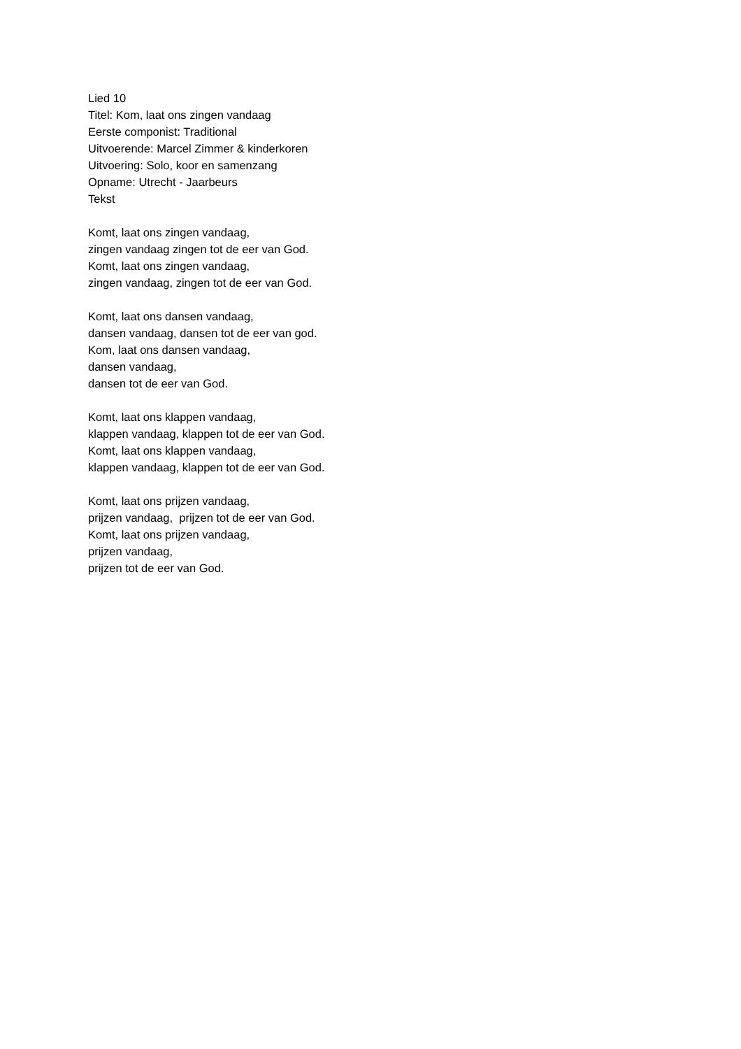Lied 10
Titel: Kom, laat ons zingen vandaag
Eerste componist: Traditional
Uitvoerende: Marcel Zimmer & kinderkoren
Uitvoering: Solo, koor en samenzang
Opname: Utrecht - Jaarbeurs
Tekst
Komt, laat ons zingen vandaag,
zingen vandaag zingen tot de eer van God.
Komt, laat ons zingen vandaag,
zingen vandaag, zingen tot de eer van God.
Komt, laat ons dansen vandaag,
dansen vandaag, dansen tot de eer van god.
Kom, laat ons dansen vandaag,
dansen vandaag,
dansen tot de eer van God.
Komt, laat ons klappen vandaag,
klappen vandaag, klappen tot de eer van God.
Komt, laat ons klappen vandaag,
klappen vandaag, klappen tot de eer van God.
Komt, laat ons prijzen vandaag,
prijzen vandaag, prijzen tot de eer van God.
Komt, laat ons prijzen vandaag,
prijzen vandaag,
prijzen tot de eer van God.